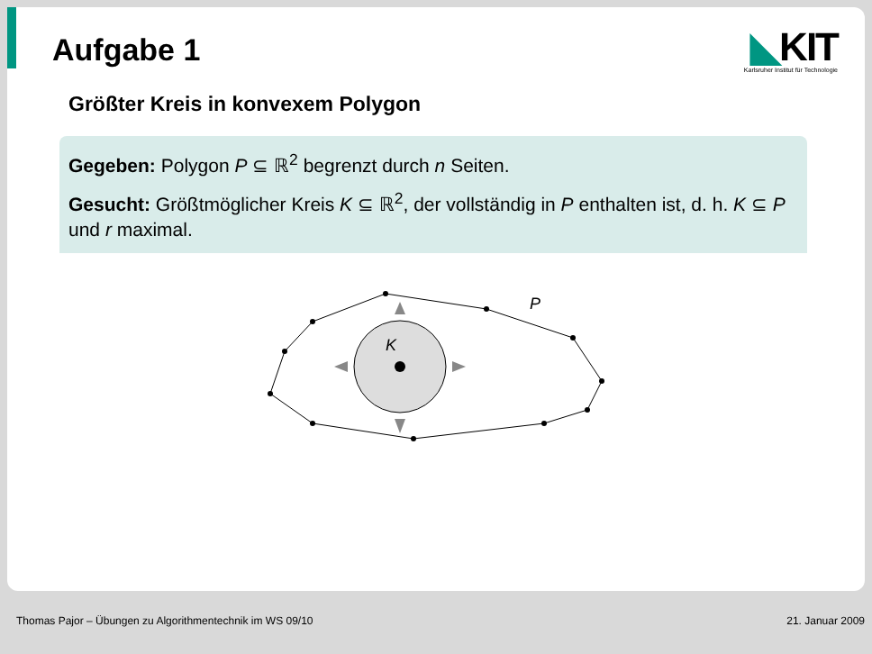Aufgabe 1
◣KIT
Karlsruher Institut für Technologie
Größter Kreis in konvexem Polygon
Gegeben: Polygon P ⊆ ℝ<sup>2</sup> begrenzt durch n Seiten.
Gesucht: Größtmöglicher Kreis K ⊆ ℝ<sup>2</sup>, der vollständig in P enthalten ist, d. h. K ⊆ P und r maximal.
K
P
Thomas Pajor – Übungen zu Algorithmentechnik im WS 09/10 21. Januar 2009